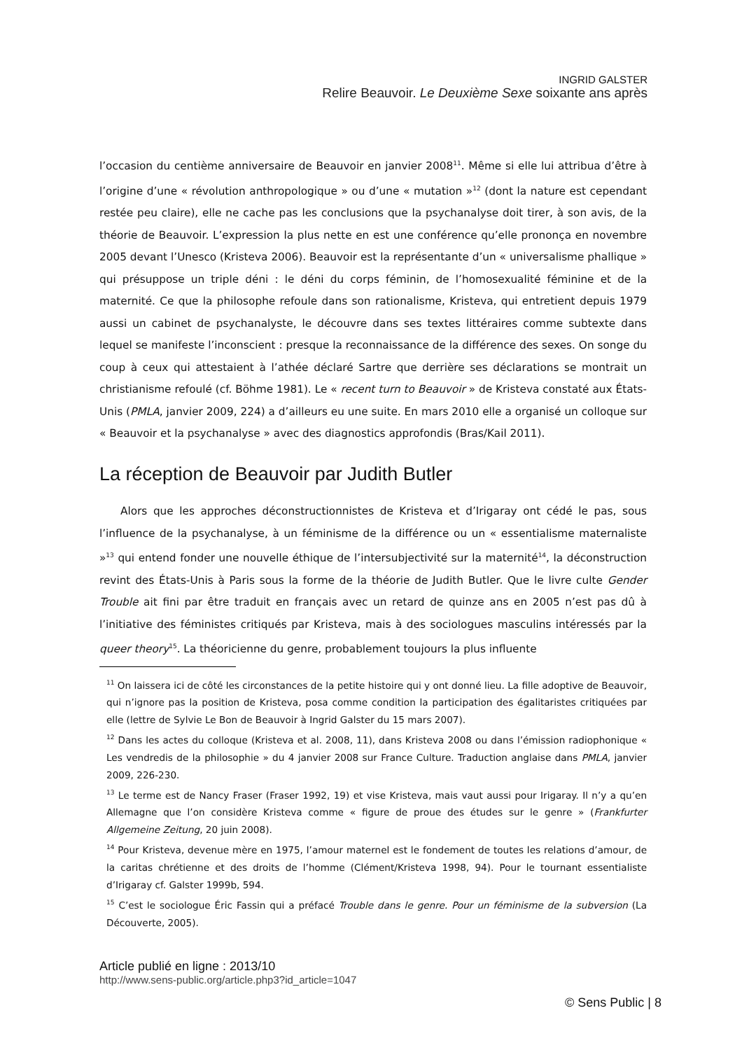INGRID GALSTER
Relire Beauvoir. Le Deuxième Sexe soixante ans après
l’occasion du centième anniversaire de Beauvoir en janvier 2008<sup>11</sup>. Même si elle lui attribua d’être à l’origine d’une « révolution anthropologique » ou d’une « mutation »<sup>12</sup> (dont la nature est cependant restée peu claire), elle ne cache pas les conclusions que la psychanalyse doit tirer, à son avis, de la théorie de Beauvoir. L’expression la plus nette en est une conférence qu’elle prononça en novembre 2005 devant l’Unesco (Kristeva 2006). Beauvoir est la représentante d’un « universalisme phallique » qui présuppose un triple déni : le déni du corps féminin, de l’homosexualité féminine et de la maternité. Ce que la philosophe refoule dans son rationalisme, Kristeva, qui entretient depuis 1979 aussi un cabinet de psychanalyste, le découvre dans ses textes littéraires comme subtexte dans lequel se manifeste l’inconscient : presque la reconnaissance de la différence des sexes. On songe du coup à ceux qui attestaient à l’athée déclaré Sartre que derrière ses déclarations se montrait un christianisme refoulé (cf. Böhme 1981). Le « recent turn to Beauvoir » de Kristeva constaté aux États-Unis (PMLA, janvier 2009, 224) a d’ailleurs eu une suite. En mars 2010 elle a organisé un colloque sur « Beauvoir et la psychanalyse » avec des diagnostics approfondis (Bras/Kail 2011).
La réception de Beauvoir par Judith Butler
Alors que les approches déconstructionnistes de Kristeva et d’Irigaray ont cédé le pas, sous l’influence de la psychanalyse, à un féminisme de la différence ou un « essentialisme maternaliste »<sup>13</sup> qui entend fonder une nouvelle éthique de l’intersubjectivité sur la maternité<sup>14</sup>, la déconstruction revint des États-Unis à Paris sous la forme de la théorie de Judith Butler. Que le livre culte Gender Trouble ait fini par être traduit en français avec un retard de quinze ans en 2005 n’est pas dû à l’initiative des féministes critiqués par Kristeva, mais à des sociologues masculins intéressés par la queer theory<sup>15</sup>. La théoricienne du genre, probablement toujours la plus influente
<sup>11</sup> On laissera ici de côté les circonstances de la petite histoire qui y ont donné lieu. La fille adoptive de Beauvoir, qui n’ignore pas la position de Kristeva, posa comme condition la participation des égalitaristes critiquées par elle (lettre de Sylvie Le Bon de Beauvoir à Ingrid Galster du 15 mars 2007).
<sup>12</sup> Dans les actes du colloque (Kristeva et al. 2008, 11), dans Kristeva 2008 ou dans l’émission radiophonique « Les vendredis de la philosophie » du 4 janvier 2008 sur France Culture. Traduction anglaise dans PMLA, janvier 2009, 226-230.
<sup>13</sup> Le terme est de Nancy Fraser (Fraser 1992, 19) et vise Kristeva, mais vaut aussi pour Irigaray. Il n’y a qu’en Allemagne que l’on considère Kristeva comme « figure de proue des études sur le genre » (Frankfurter Allgemeine Zeitung, 20 juin 2008).
<sup>14</sup> Pour Kristeva, devenue mère en 1975, l’amour maternel est le fondement de toutes les relations d’amour, de la caritas chrétienne et des droits de l’homme (Clément/Kristeva 1998, 94). Pour le tournant essentialiste d’Irigaray cf. Galster 1999b, 594.
<sup>15</sup> C’est le sociologue Éric Fassin qui a préfacé Trouble dans le genre. Pour un féminisme de la subversion (La Découverte, 2005).
Article publié en ligne : 2013/10
http://www.sens-public.org/article.php3?id_article=1047
© Sens Public | 8